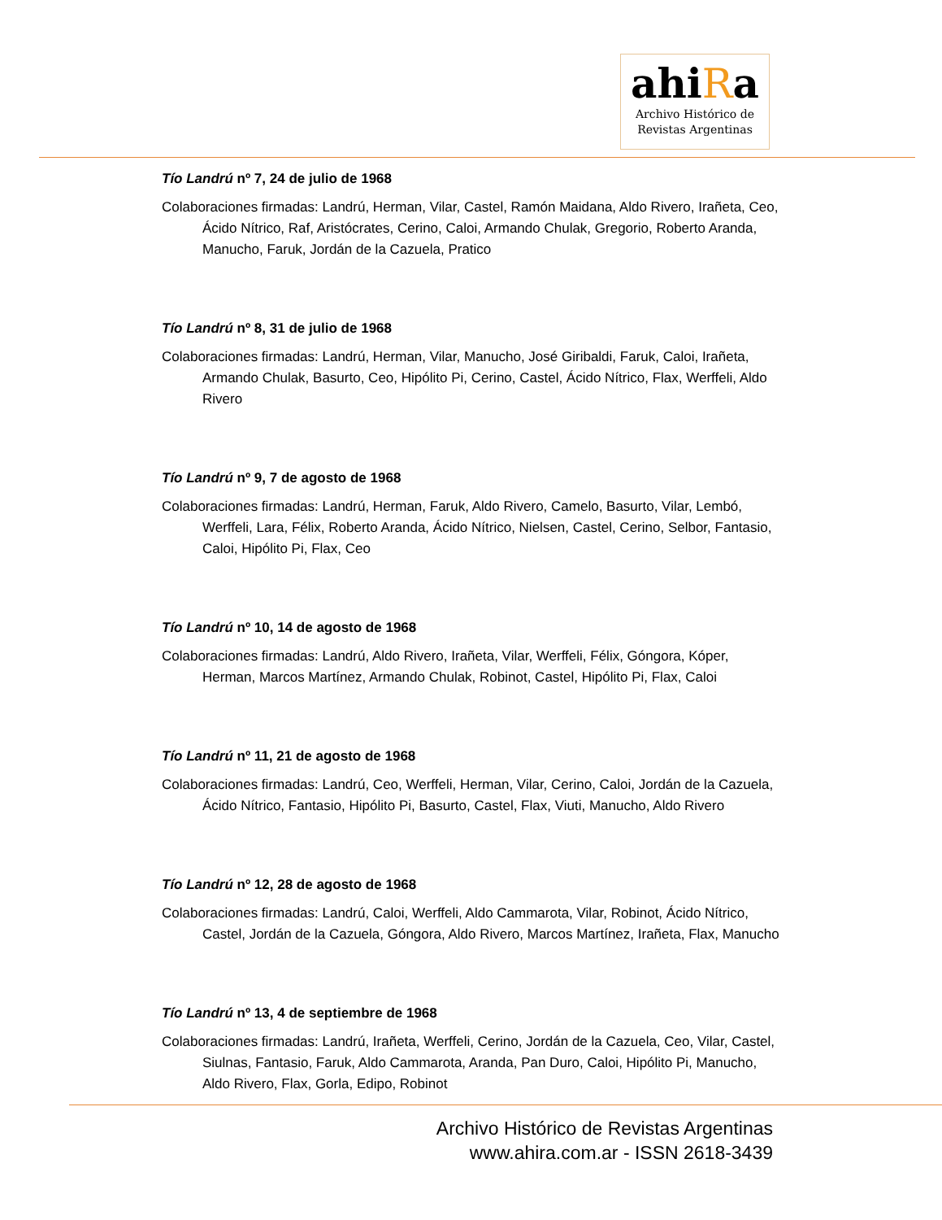ahiRa
Archivo Histórico de
Revistas Argentinas
Tío Landrú nº 7, 24 de julio de 1968
Colaboraciones firmadas: Landrú, Herman, Vilar, Castel, Ramón Maidana, Aldo Rivero, Irañeta, Ceo, Ácido Nítrico, Raf, Aristócrates, Cerino, Caloi, Armando Chulak, Gregorio, Roberto Aranda, Manucho, Faruk, Jordán de la Cazuela, Pratico
Tío Landrú nº 8, 31 de julio de 1968
Colaboraciones firmadas: Landrú, Herman, Vilar, Manucho, José Giribaldi, Faruk, Caloi, Irañeta, Armando Chulak, Basurto, Ceo, Hipólito Pi, Cerino, Castel, Ácido Nítrico, Flax, Werffeli, Aldo Rivero
Tío Landrú nº 9, 7 de agosto de 1968
Colaboraciones firmadas: Landrú, Herman, Faruk, Aldo Rivero, Camelo, Basurto, Vilar, Lembó, Werffeli, Lara, Félix, Roberto Aranda, Ácido Nítrico, Nielsen, Castel, Cerino, Selbor, Fantasio, Caloi, Hipólito Pi, Flax, Ceo
Tío Landrú nº 10, 14 de agosto de 1968
Colaboraciones firmadas: Landrú, Aldo Rivero, Irañeta, Vilar, Werffeli, Félix, Góngora, Kóper, Herman, Marcos Martínez, Armando Chulak, Robinot, Castel, Hipólito Pi, Flax, Caloi
Tío Landrú nº 11, 21 de agosto de 1968
Colaboraciones firmadas: Landrú, Ceo, Werffeli, Herman, Vilar, Cerino, Caloi, Jordán de la Cazuela, Ácido Nítrico, Fantasio, Hipólito Pi, Basurto, Castel, Flax, Viuti, Manucho, Aldo Rivero
Tío Landrú nº 12, 28 de agosto de 1968
Colaboraciones firmadas: Landrú, Caloi, Werffeli, Aldo Cammarota, Vilar, Robinot, Ácido Nítrico, Castel, Jordán de la Cazuela, Góngora, Aldo Rivero, Marcos Martínez, Irañeta, Flax, Manucho
Tío Landrú nº 13, 4 de septiembre de 1968
Colaboraciones firmadas: Landrú, Irañeta, Werffeli, Cerino, Jordán de la Cazuela, Ceo, Vilar, Castel, Siulnas, Fantasio, Faruk, Aldo Cammarota, Aranda, Pan Duro, Caloi, Hipólito Pi, Manucho, Aldo Rivero, Flax, Gorla, Edipo, Robinot
Archivo Histórico de Revistas Argentinas
www.ahira.com.ar - ISSN 2618-3439